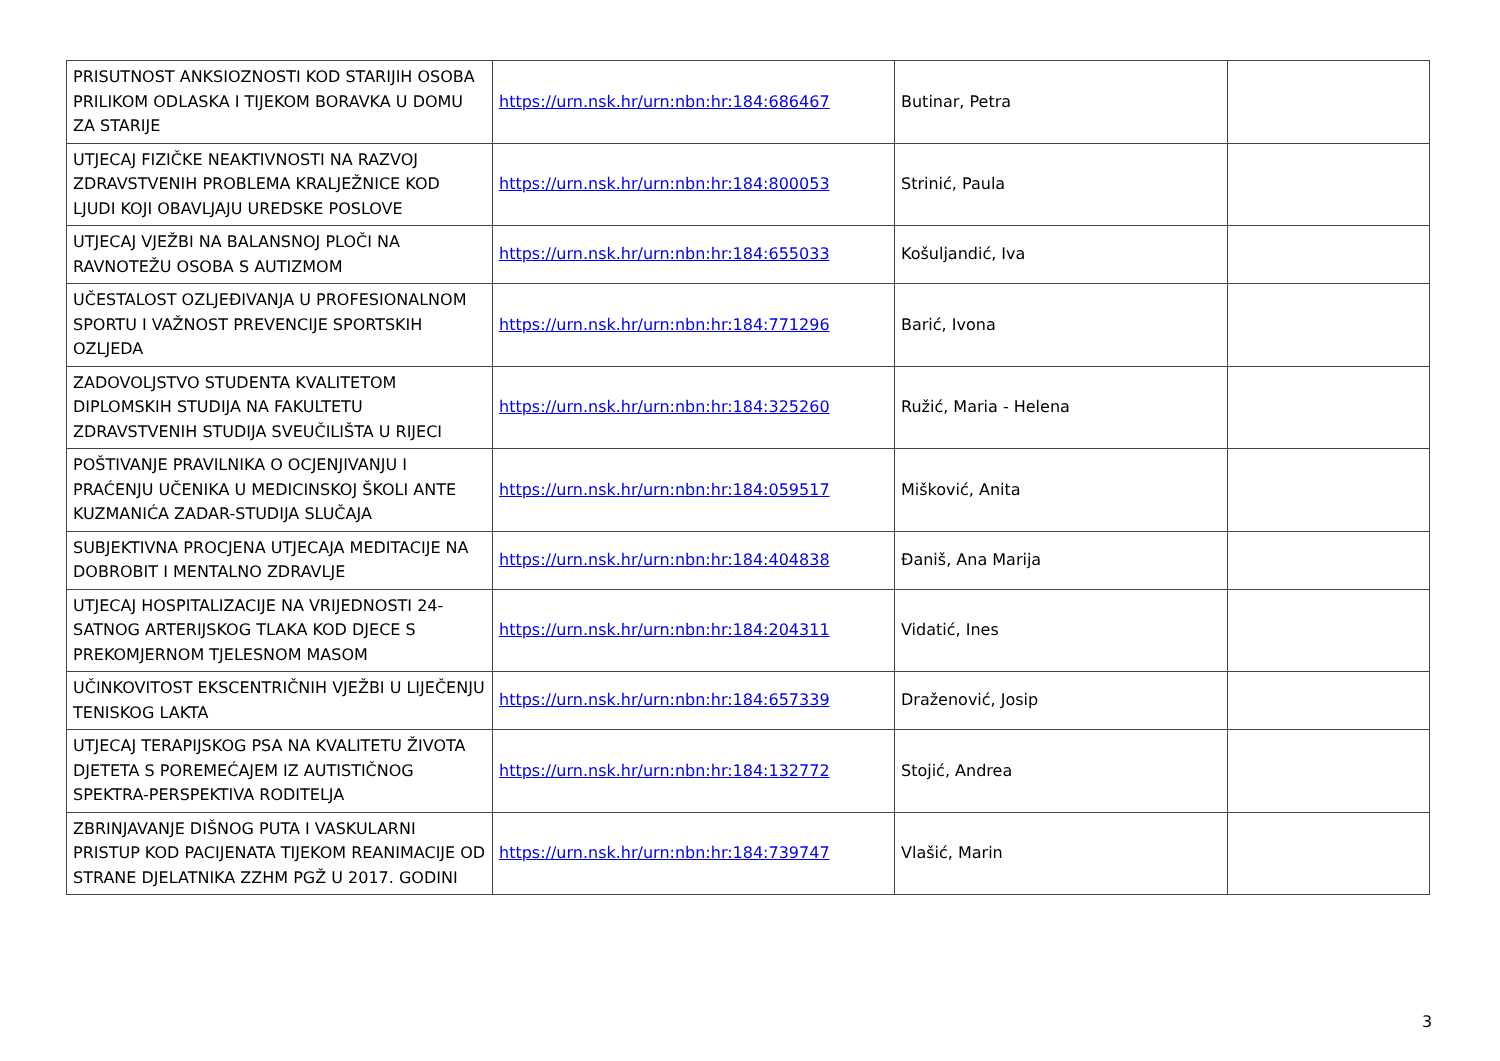| PRISUTNOST ANKSIOZNOSTI KOD STARIJIH OSOBA PRILIKOM ODLASKA I TIJEKOM BORAVKA U DOMU ZA STARIJE | https://urn.nsk.hr/urn:nbn:hr:184:686467 | Butinar, Petra | |
| UTJECAJ FIZIČKE NEAKTIVNOSTI NA RAZVOJ ZDRAVSTVENIH PROBLEMA KRALJEŽNICE KOD LJUDI KOJI OBAVLJAJU UREDSKE POSLOVE | https://urn.nsk.hr/urn:nbn:hr:184:800053 | Strinić, Paula | |
| UTJECAJ VJEŽBI NA BALANSNOJ PLOČI NA RAVNOTEŽU OSOBA S AUTIZMOM | https://urn.nsk.hr/urn:nbn:hr:184:655033 | Košuljandić, Iva | |
| UČESTALOST OZLJEĐIVANJA U PROFESIONALNOM SPORTU I VAŽNOST PREVENCIJE SPORTSKIH OZLJEDA | https://urn.nsk.hr/urn:nbn:hr:184:771296 | Barić, Ivona | |
| ZADOVOLJSTVO STUDENTA KVALITETOM DIPLOMSKIH STUDIJA NA FAKULTETU ZDRAVSTVENIH STUDIJA SVEUČILIŠTA U RIJECI | https://urn.nsk.hr/urn:nbn:hr:184:325260 | Ružić, Maria - Helena | |
| POŠTIVANJE PRAVILNIKA O OCJENJIVANJU I PRAĆENJU UČENIKA U MEDICINSKOJ ŠKOLI ANTE KUZMANIĆA ZADAR-STUDIJA SLUČAJA | https://urn.nsk.hr/urn:nbn:hr:184:059517 | Mišković, Anita | |
| SUBJEKTIVNA PROCJENA UTJECAJA MEDITACIJE NA DOBROBIT I MENTALNO ZDRAVLJE | https://urn.nsk.hr/urn:nbn:hr:184:404838 | Đaniš, Ana Marija | |
| UTJECAJ HOSPITALIZACIJE NA VRIJEDNOSTI 24-SATNOG ARTERIJSKOG TLAKA KOD DJECE S PREKOMJERNOM TJELESNOM MASOM | https://urn.nsk.hr/urn:nbn:hr:184:204311 | Vidatić, Ines | |
| UČINKOVITOST EKSCENTRIČNIH VJEŽBI U LIJEČENJU TENISKOG LAKTA | https://urn.nsk.hr/urn:nbn:hr:184:657339 | Draženović, Josip | |
| UTJECAJ TERAPIJSKOG PSA NA KVALITETU ŽIVOTA DJETETA S POREMEĆAJEM IZ AUTISTIČNOG SPEKTRA-PERSPEKTIVA RODITELJA | https://urn.nsk.hr/urn:nbn:hr:184:132772 | Stojić, Andrea | |
| ZBRINJAVANJE DIŠNOG PUTA I VASKULARNI PRISTUP KOD PACIJENATA TIJEKOM REANIMACIJE OD STRANE DJELATNIKA ZZHM PGŽ U 2017. GODINI | https://urn.nsk.hr/urn:nbn:hr:184:739747 | Vlašić, Marin | |
3